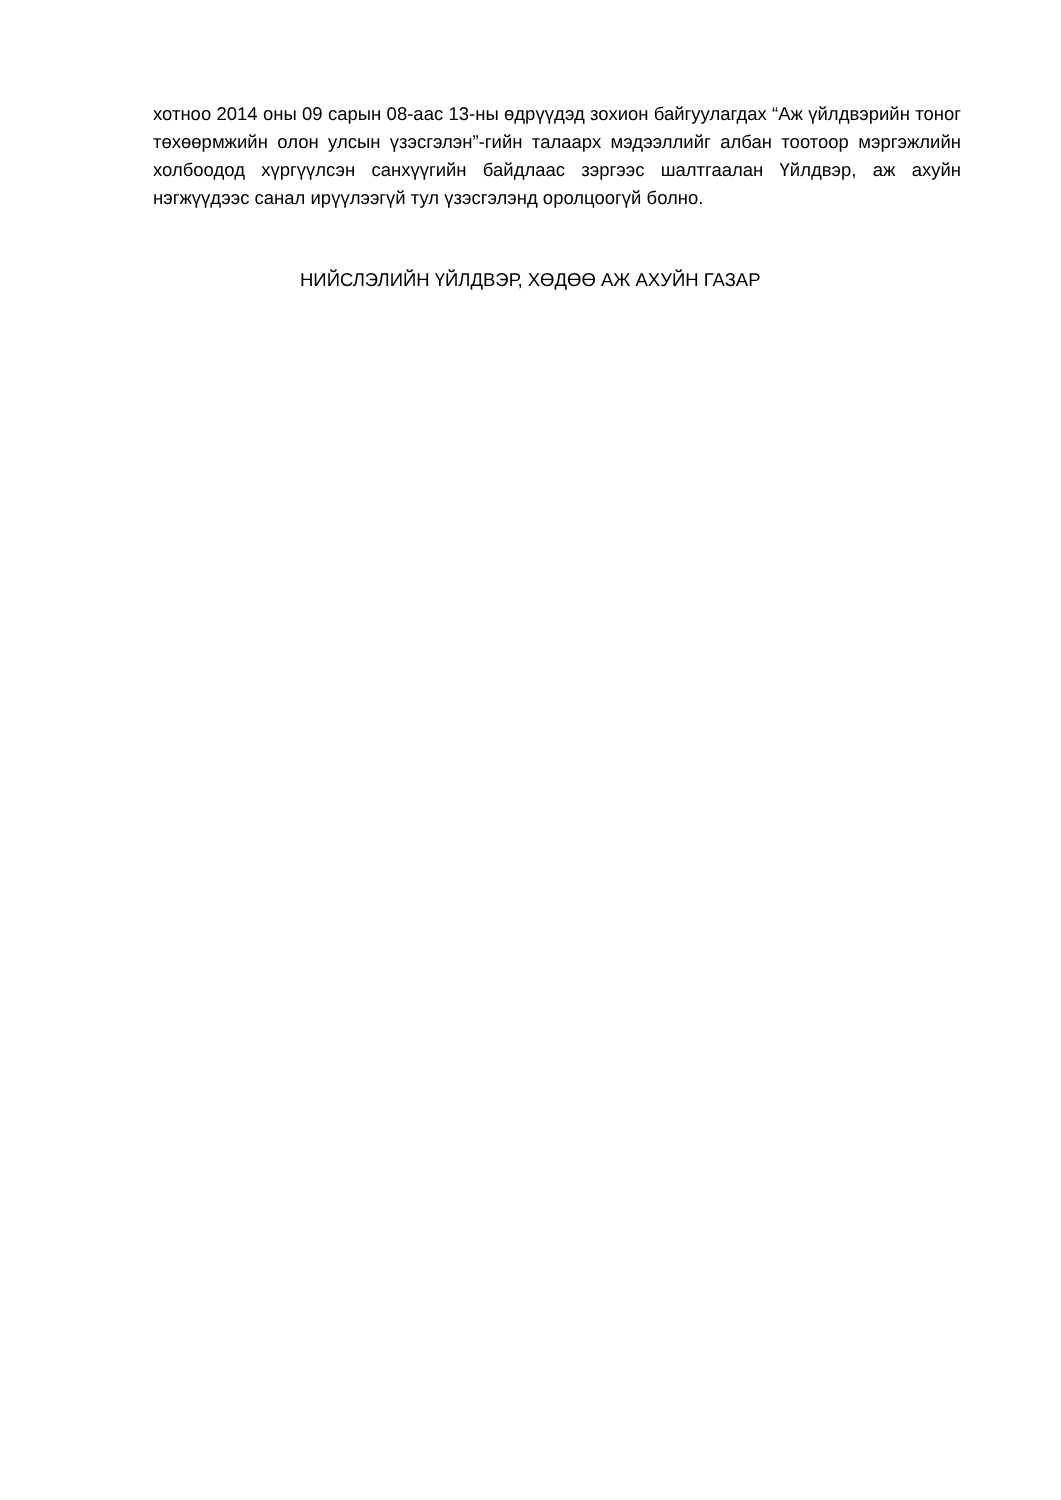хотноо 2014 оны 09 сарын 08-аас 13-ны өдрүүдэд зохион байгуулагдах “Аж үйлдвэрийн тоног төхөөрмжийн олон улсын үзэсгэлэн”-гийн талаарх мэдээллийг албан тоотоор мэргэжлийн холбоодод хүргүүлсэн санхүүгийн байдлаас зэргээс шалтгаалан Үйлдвэр, аж ахуйн нэгжүүдээс санал ирүүлээгүй тул үзэсгэлэнд оролцоогүй болно.
НИЙСЛЭЛИЙН ҮЙЛДВЭР, ХӨДӨӨ АЖ АХУЙН ГАЗАР